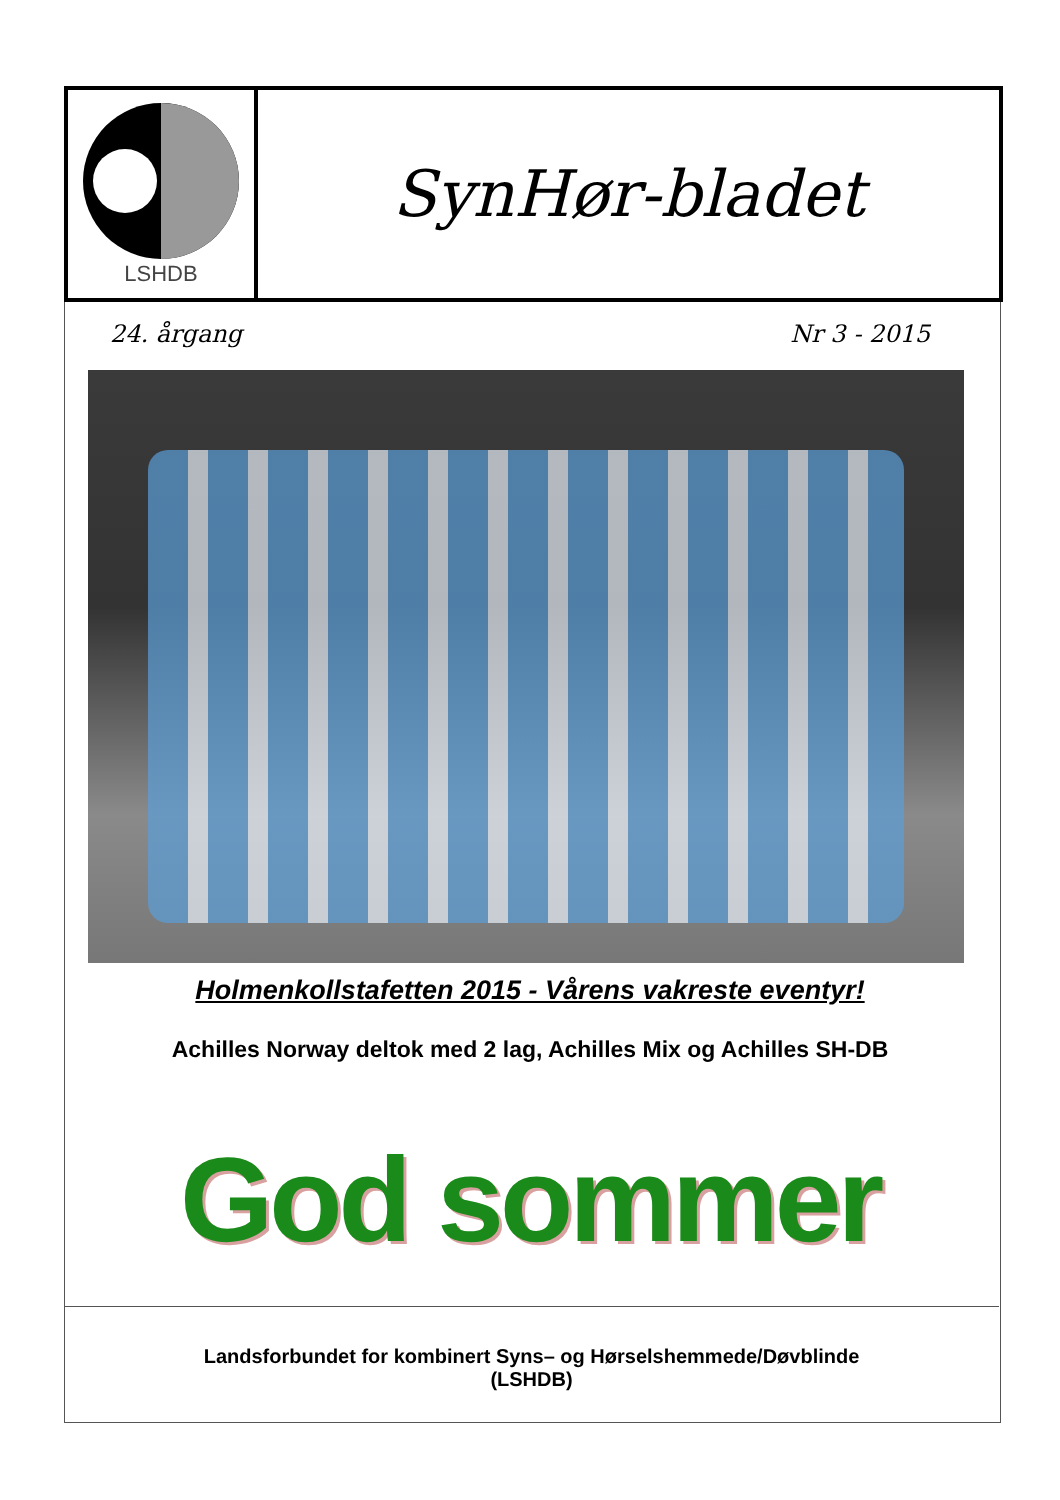LSHDB
SynHør-bladet
24. årgang Nr 3 - 2015
Holmenkollstafetten 2015 - Vårens vakreste eventyr!
Achilles Norway deltok med 2 lag, Achilles Mix og Achilles SH-DB
God sommer
Landsforbundet for kombinert Syns– og Hørselshemmede/Døvblinde
(LSHDB)